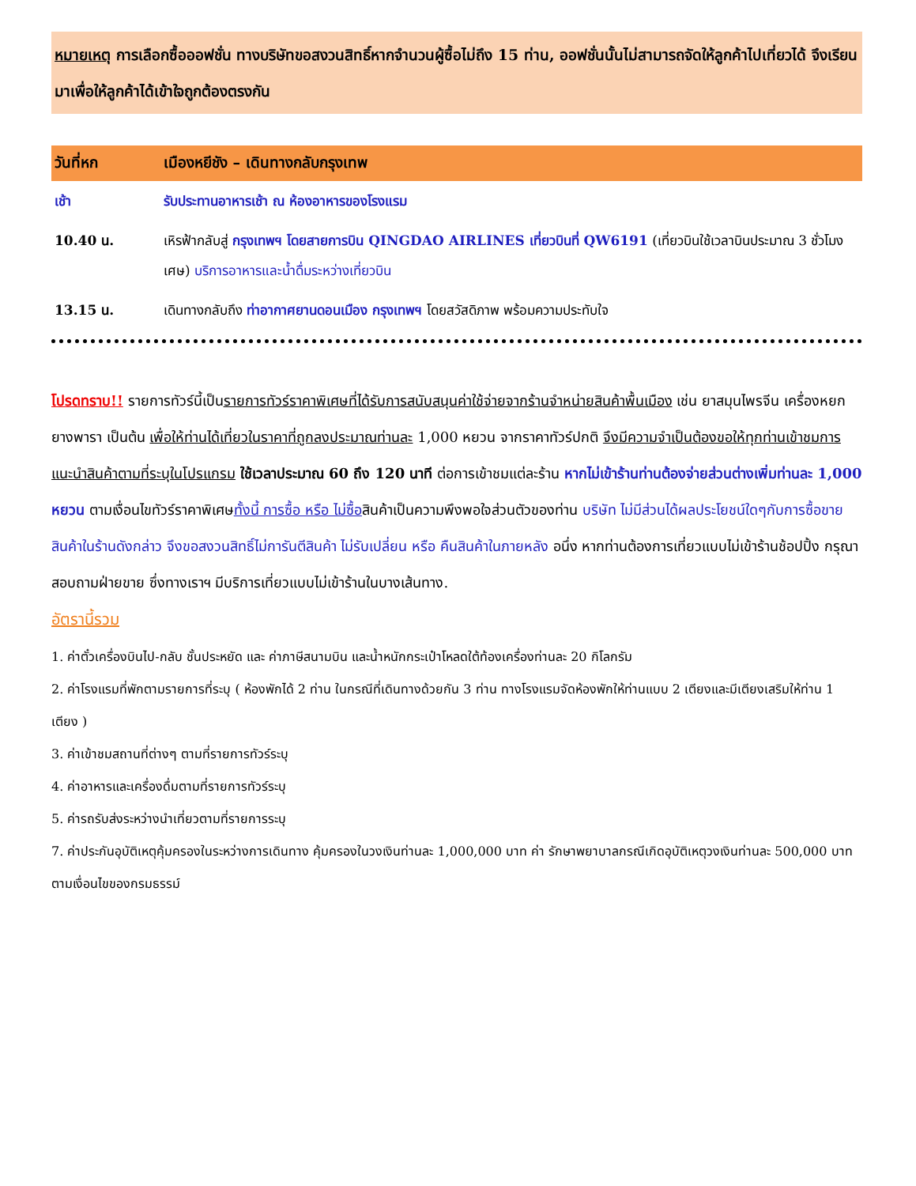หมายเหตุ การเลือกซื้อออฟชั่น ทางบริษัทขอสงวนสิทธิ์หากจำนวนผู้ซื้อไม่ถึง 15 ท่าน, ออฟชั่นนั้นไม่สามารถจัดให้ลูกค้าไปเที่ยวได้ จึงเรียนมาเพื่อให้ลูกค้าได้เข้าใจถูกต้องตรงกัน
| วันที่หก | เมืองหยีชัง – เดินทางกลับกรุงเทพ |
| --- | --- |
| เช้า | รับประทานอาหารเช้า ณ ห้องอาหารของโรงแรม |
| 10.40 น. | เหิรฟ้ากลับสู่ กรุงเทพฯ โดยสายการบิน QINGDAO AIRLINES เที่ยวบินที่ QW6191 (เที่ยวบินใช้เวลาบินประมาณ 3 ชั่วโมงเศษ) บริการอาหารและน้ำดื่มระหว่างเที่ยวบิน |
| 13.15 น. | เดินทางกลับถึง ท่าอากาศยานดอนเมือง กรุงเทพฯ โดยสวัสดิภาพ พร้อมความประทับใจ |
โปรดทราบ!! รายการทัวร์นี้เป็นรายการทัวร์ราคาพิเศษที่ได้รับการสนับสนุนค่าใช้จ่ายจากร้านจำหน่ายสินค้าพื้นเมือง เช่น ยาสมุนไพรจีน เครื่องหยก ยางพารา เป็นต้น เพื่อให้ท่านได้เที่ยวในราคาที่ถูกลงประมาณท่านละ 1,000 หยวน จากราคาทัวร์ปกติ จึงมีความจำเป็นต้องขอให้ทุกท่านเข้าชมการแนะนำสินค้าตามที่ระบุในโปรแกรม ใช้เวลาประมาณ 60 ถึง 120 นาที ต่อการเข้าชมแต่ละร้าน หากไม่เข้าร้านท่านต้องจ่ายส่วนต่างเพิ่มท่านละ 1,000 หยวน ตามเงื่อนไขทัวร์ราคาพิเศษทั้งนี้ การซื้อ หรือ ไม่ซื้อสินค้าเป็นความพึงพอใจส่วนตัวของท่าน บริษัท ไม่มีส่วนได้ผลประโยชน์ใดๆกับการซื้อขายสินค้าในร้านดังกล่าว จึงขอสงวนสิทธิ์ไม่การันตีสินค้า ไม่รับเปลี่ยน หรือ คืนสินค้าในภายหลัง อนึ่ง หากท่านต้องการเที่ยวแบบไม่เข้าร้านช้อปปิ้ง กรุณาสอบถามฝ่ายขาย ซึ่งทางเราฯ มีบริการเที่ยวแบบไม่เข้าร้านในบางเส้นทาง.
อัตรานี้รวม
1. ค่าตั๋วเครื่องบินไป-กลับ ชั้นประหยัด และ ค่าภาษีสนามบิน และน้ำหนักกระเป๋าโหลดใต้ท้องเครื่องท่านละ 20 กิโลกรัม
2. ค่าโรงแรมที่พักตามรายการที่ระบุ ( ห้องพักได้ 2 ท่าน ในกรณีที่เดินทางด้วยกัน 3 ท่าน ทางโรงแรมจัดห้องพักให้ท่านแบบ 2 เตียงและมีเตียงเสริมให้ท่าน 1 เตียง )
3. ค่าเข้าชมสถานที่ต่างๆ ตามที่รายการทัวร์ระบุ
4. ค่าอาหารและเครื่องดื่มตามที่รายการทัวร์ระบุ
5. ค่ารถรับส่งระหว่างนำเที่ยวตามที่รายการระบุ
7. ค่าประกันอุบัติเหตุคุ้มครองในระหว่างการเดินทาง คุ้มครองในวงเงินท่านละ 1,000,000 บาท ค่า รักษาพยาบาลกรณีเกิดอุบัติเหตุวงเงินท่านละ 500,000 บาท ตามเงื่อนไขของกรมธรรม์